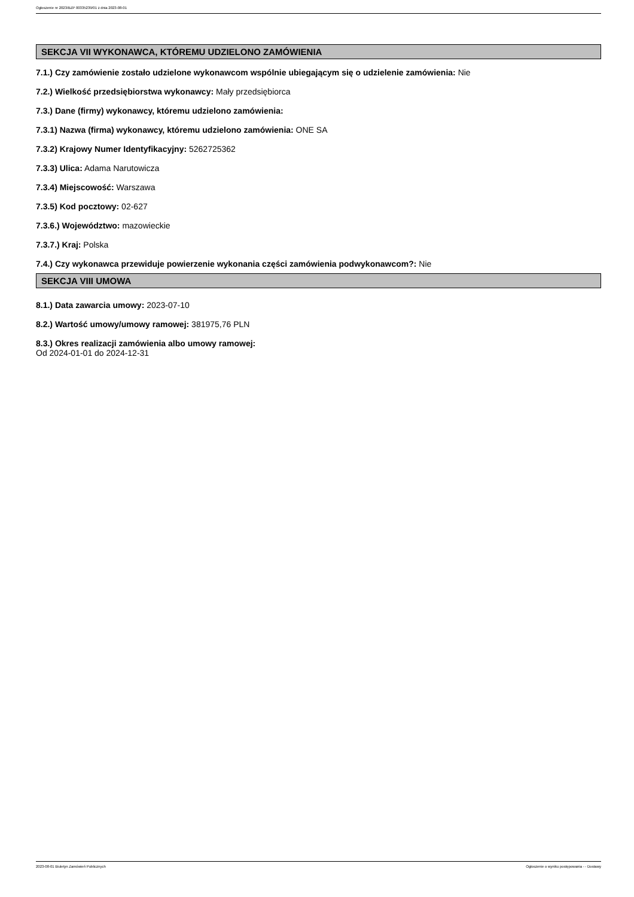Ogłoszenie nr 2023/BZP 00335239/01 z dnia 2023-08-01
SEKCJA VII WYKONAWCA, KTÓREMU UDZIELONO ZAMÓWIENIA
7.1.) Czy zamówienie zostało udzielone wykonawcom wspólnie ubiegającym się o udzielenie zamówienia: Nie
7.2.) Wielkość przedsiębiorstwa wykonawcy: Mały przedsiębiorca
7.3.) Dane (firmy) wykonawcy, któremu udzielono zamówienia:
7.3.1) Nazwa (firma) wykonawcy, któremu udzielono zamówienia: ONE SA
7.3.2) Krajowy Numer Identyfikacyjny: 5262725362
7.3.3) Ulica: Adama Narutowicza
7.3.4) Miejscowość: Warszawa
7.3.5) Kod pocztowy: 02-627
7.3.6.) Województwo: mazowieckie
7.3.7.) Kraj: Polska
7.4.) Czy wykonawca przewiduje powierzenie wykonania części zamówienia podwykonawcom?: Nie
SEKCJA VIII UMOWA
8.1.) Data zawarcia umowy: 2023-07-10
8.2.) Wartość umowy/umowy ramowej: 381975,76 PLN
8.3.) Okres realizacji zamówienia albo umowy ramowej:
Od 2024-01-01 do 2024-12-31
2023-08-01 Biuletyn Zamówień Publicznych Ogłoszenie o wyniku postępowania - - Dostawy